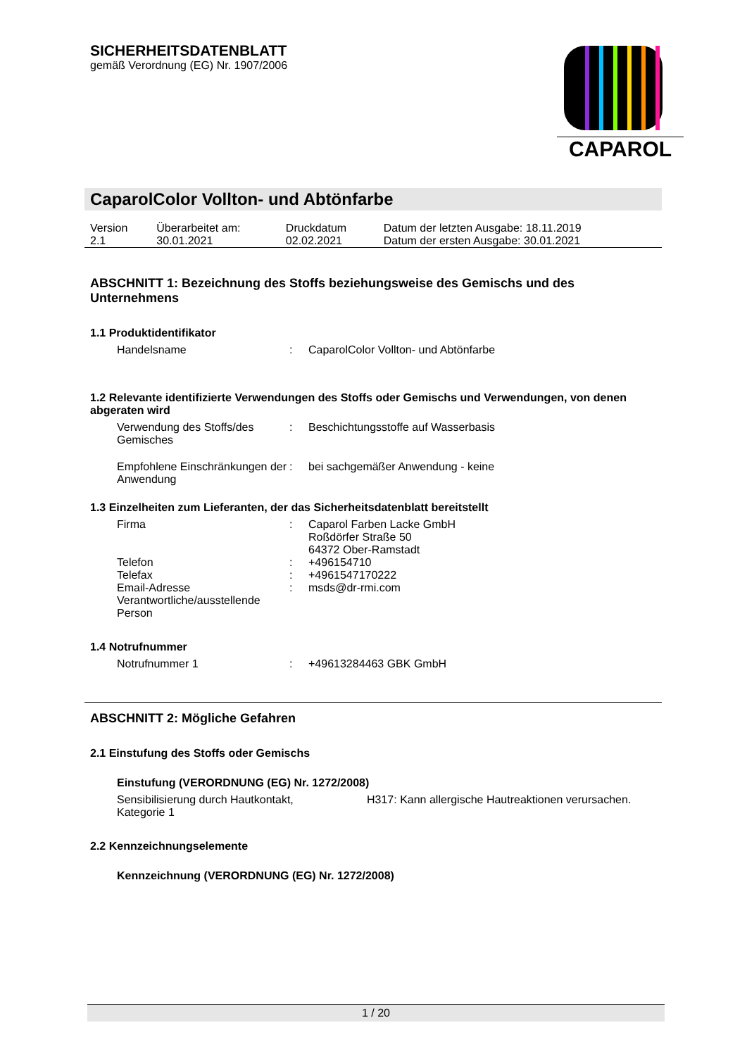CAPAROL
SICHERHEITSDATENBLATT
gemäß Verordnung (EG) Nr. 1907/2006
CaparolColor Vollton- und Abtönfarbe
| Version 2.1 | Überarbeitet am: 30.01.2021 | Druckdatum 02.02.2021 | Datum der letzten Ausgabe: 18.11.2019 Datum der ersten Ausgabe: 30.01.2021 |
ABSCHNITT 1: Bezeichnung des Stoffs beziehungsweise des Gemischs und des Unternehmens
1.1 Produktidentifikator
| Handelsname | : | CaparolColor Vollton- und Abtönfarbe |
1.2 Relevante identifizierte Verwendungen des Stoffs oder Gemischs und Verwendungen, von denen abgeraten wird
| Verwendung des Stoffs/des Gemisches | : | Beschichtungsstoffe auf Wasserbasis |
| Empfohlene Einschränkungen der Anwendung | : | bei sachgemäßer Anwendung - keine |
1.3 Einzelheiten zum Lieferanten, der das Sicherheitsdatenblatt bereitstellt
| Firma | : | Caparol Farben Lacke GmbH Roßdörfer Straße 50 64372 Ober-Ramstadt |
| Telefon | : | +496154710 |
| Telefax | : | +4961547170222 |
| Email-Adresse Verantwortliche/ausstellende Person | : | msds@dr-rmi.com |
1.4 Notrufnummer
| Notrufnummer 1 | : | +49613284463 GBK GmbH |
ABSCHNITT 2: Mögliche Gefahren
2.1 Einstufung des Stoffs oder Gemischs
Einstufung (VERORDNUNG (EG) Nr. 1272/2008)
| Sensibilisierung durch Hautkontakt, Kategorie 1 | | H317: Kann allergische Hautreaktionen verursachen. |
2.2 Kennzeichnungselemente
Kennzeichnung (VERORDNUNG (EG) Nr. 1272/2008)
1 / 20